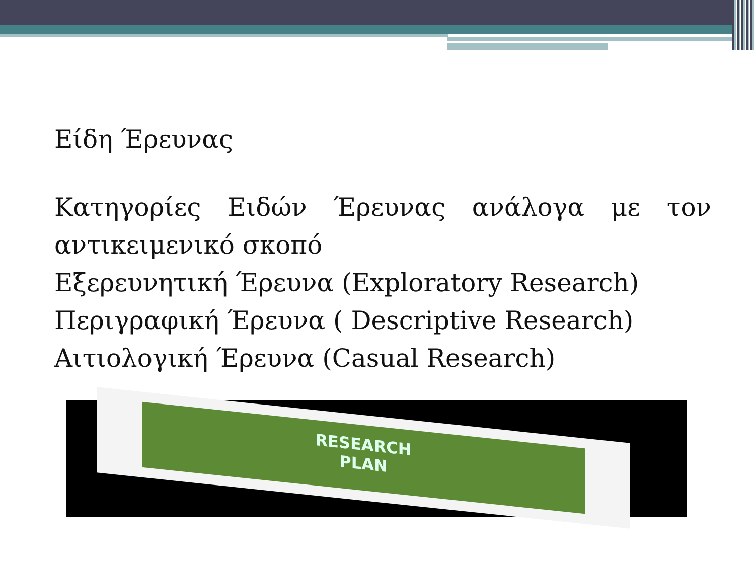Είδη Έρευνας
Κατηγορίες Ειδών Έρευνας ανάλογα με τον αντικειμενικό σκοπό
Εξερευνητική Έρευνα (Exploratory Research)
Περιγραφική Έρευνα ( Descriptive Research)
Αιτιολογική Έρευνα (Casual Research)
RESEARCH
PLAN